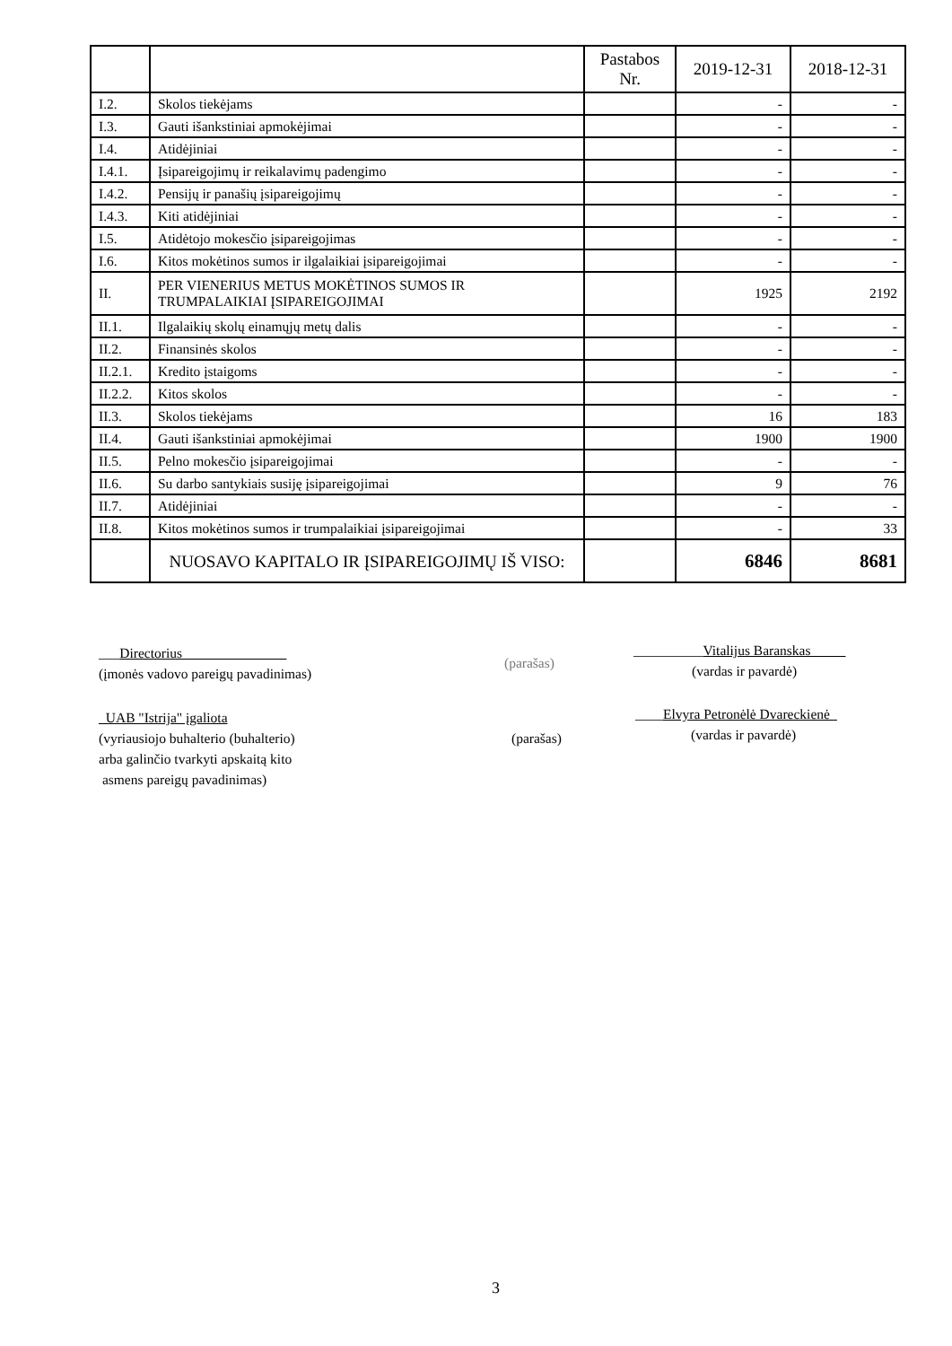| | | Pastabos Nr. | 2019-12-31 | 2018-12-31 |
| --- | --- | --- | --- | --- |
| I.2. | Skolos tiekėjams | | - | - |
| I.3. | Gauti išankstiniai apmokėjimai | | - | - |
| I.4. | Atidėjiniai | | - | - |
| I.4.1. | Įsipareigojimų ir reikalavimų padengimo | | - | - |
| I.4.2. | Pensijų ir panašių įsipareigojimų | | - | - |
| I.4.3. | Kiti atidėjiniai | | - | - |
| I.5. | Atidėtojo mokesčio įsipareigojimas | | - | - |
| I.6. | Kitos mokėtinos sumos ir ilgalaikiai įsipareigojimai | | - | - |
| II. | PER VIENERIUS METUS MOKĖTINOS SUMOS IR TRUMPALAIKIAI ĮSIPAREIGOJIMAI | | 1925 | 2192 |
| II.1. | Ilgalaikių skolų einamųjų metų dalis | | - | - |
| II.2. | Finansinės skolos | | - | - |
| II.2.1. | Kredito įstaigoms | | - | - |
| II.2.2. | Kitos skolos | | - | - |
| II.3. | Skolos tiekėjams | | 16 | 183 |
| II.4. | Gauti išankstiniai apmokėjimai | | 1900 | 1900 |
| II.5. | Pelno mokesčio įsipareigojimai | | - | - |
| II.6. | Su darbo santykiais susiję įsipareigojimai | | 9 | 76 |
| II.7. | Atidėjiniai | | - | - |
| II.8. | Kitos mokėtinos sumos ir trumpalaikiai įsipareigojimai | | - | 33 |
| | NUOSAVO KAPITALO IR ĮSIPAREIGOJIMŲ IŠ VISO: | | 6846 | 8681 |
___Directorius_______________
(įmonės vadovo pareigų pavadinimas)
(parašas)
__________Vitalijus Baranskas_____
(vardas ir pavardė)
_UAB "Istrija" įgaliota
(vyriausiojo buhalterio (buhalterio)
arba galinčio tvarkyti apskaitą kito
asmens pareigų pavadinimas)
(parašas)
____Elvyra Petronėlė Dvareckienė_
(vardas ir pavardė)
3